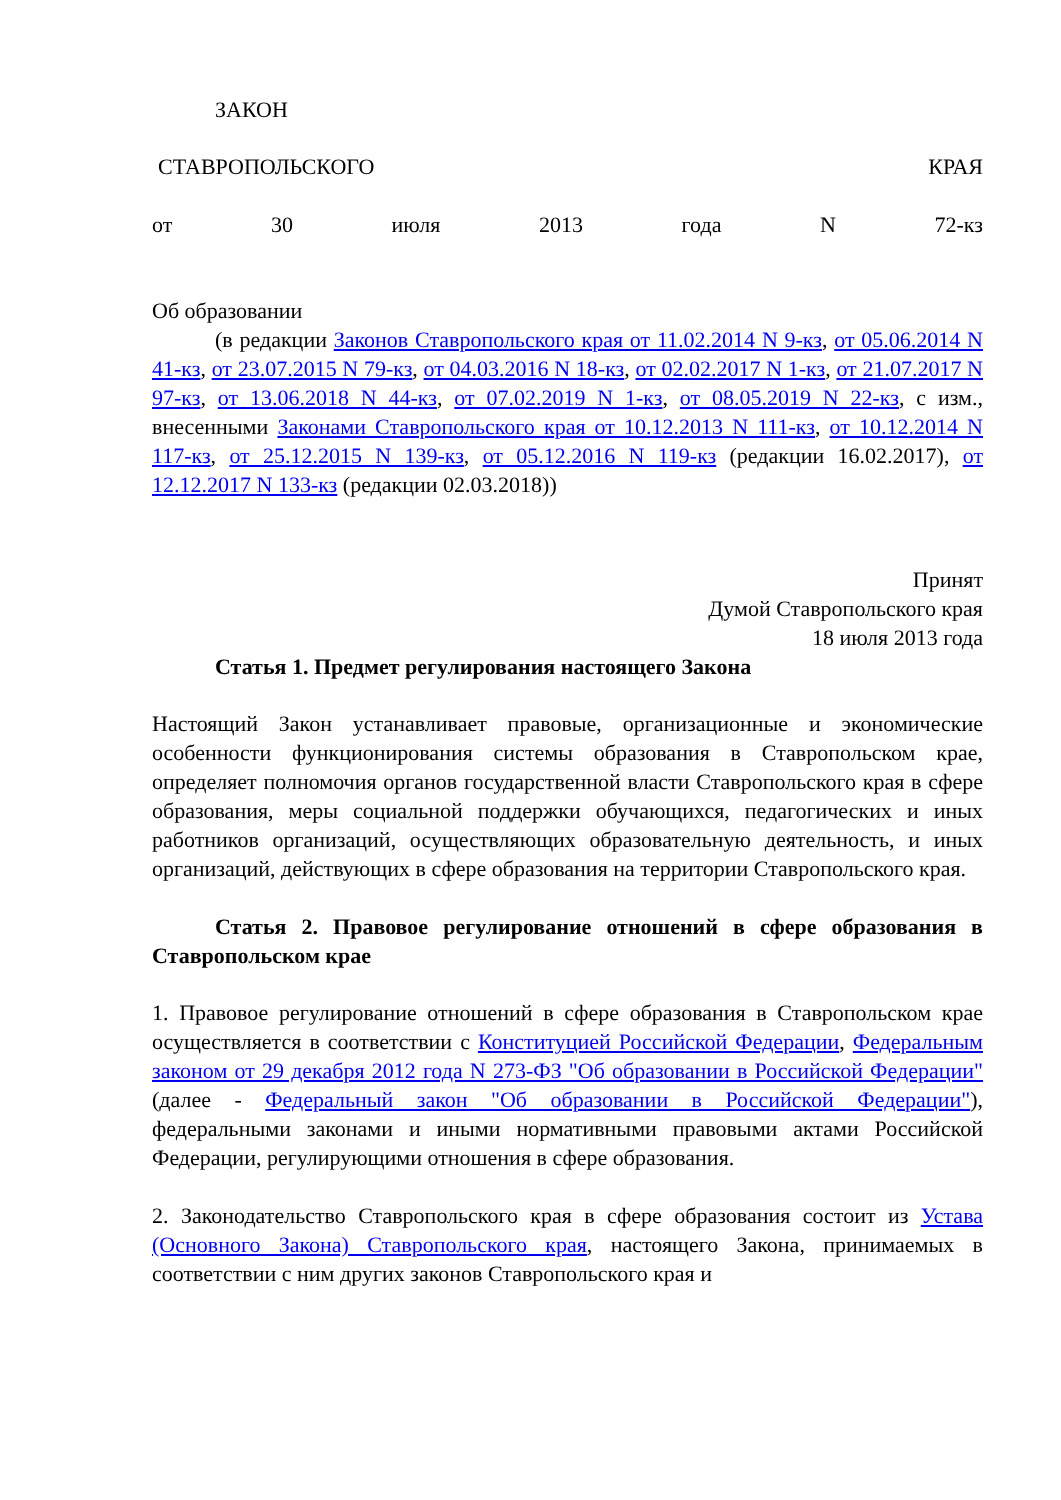ЗАКОН
СТАВРОПОЛЬСКОГО КРАЯ
от 30 июля 2013 года N 72-кз
Об образовании
(в редакции Законов Ставропольского края от 11.02.2014 N 9-кз, от 05.06.2014 N 41-кз, от 23.07.2015 N 79-кз, от 04.03.2016 N 18-кз, от 02.02.2017 N 1-кз, от 21.07.2017 N 97-кз, от 13.06.2018 N 44-кз, от 07.02.2019 N 1-кз, от 08.05.2019 N 22-кз, с изм., внесенными Законами Ставропольского края от 10.12.2013 N 111-кз, от 10.12.2014 N 117-кз, от 25.12.2015 N 139-кз, от 05.12.2016 N 119-кз (редакции 16.02.2017), от 12.12.2017 N 133-кз (редакции 02.03.2018))
Принят
Думой Ставропольского края
18 июля 2013 года
Статья 1. Предмет регулирования настоящего Закона
Настоящий Закон устанавливает правовые, организационные и экономические особенности функционирования системы образования в Ставропольском крае, определяет полномочия органов государственной власти Ставропольского края в сфере образования, меры социальной поддержки обучающихся, педагогических и иных работников организаций, осуществляющих образовательную деятельность, и иных организаций, действующих в сфере образования на территории Ставропольского края.
Статья 2. Правовое регулирование отношений в сфере образования в Ставропольском крае
1. Правовое регулирование отношений в сфере образования в Ставропольском крае осуществляется в соответствии с Конституцией Российской Федерации, Федеральным законом от 29 декабря 2012 года N 273-ФЗ "Об образовании в Российской Федерации" (далее - Федеральный закон "Об образовании в Российской Федерации"), федеральными законами и иными нормативными правовыми актами Российской Федерации, регулирующими отношения в сфере образования.
2. Законодательство Ставропольского края в сфере образования состоит из Устава (Основного Закона) Ставропольского края, настоящего Закона, принимаемых в соответствии с ним других законов Ставропольского края и